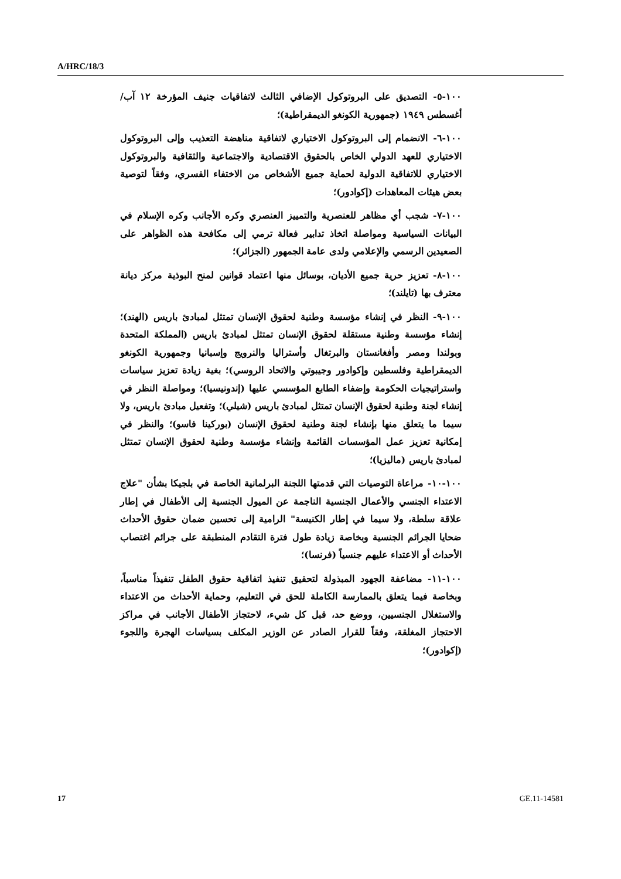A/HRC/18/3
١٠٠-٥- التصديق على البروتوكول الإضافي الثالث لاتفاقيات جنيف المؤرخة ١٢ آب/أغسطس ١٩٤٩ (جمهورية الكونغو الديمقراطية)؛
١٠٠-٦- الانضمام إلى البروتوكول الاختياري لاتفاقية مناهضة التعذيب وإلى البروتوكول الاختياري للعهد الدولي الخاص بالحقوق الاقتصادية والاجتماعية والثقافية والبروتوكول الاختياري للاتفاقية الدولية لحماية جميع الأشخاص من الاختفاء القسري، وفقاً لتوصية بعض هيئات المعاهدات (إكوادور)؛
١٠٠-٧- شجب أي مظاهر للعنصرية والتمييز العنصري وكره الأجانب وكره الإسلام في البيانات السياسية ومواصلة اتخاذ تدابير فعالة ترمي إلى مكافحة هذه الظواهر على الصعيدين الرسمي والإعلامي ولدى عامة الجمهور (الجزائر)؛
١٠٠-٨- تعزيز حرية جميع الأديان، بوسائل منها اعتماد قوانين لمنح البوذية مركز ديانة معترف بها (تايلند)؛
١٠٠-٩- النظر في إنشاء مؤسسة وطنية لحقوق الإنسان تمتثل لمبادئ باريس (الهند)؛ إنشاء مؤسسة وطنية مستقلة لحقوق الإنسان تمتثل لمبادئ باريس (المملكة المتحدة وبولندا ومصر وأفغانستان والبرتغال وأستراليا والنرويج وإسبانيا وجمهورية الكونغو الديمقراطية وفلسطين وإكوادور وجيبوتي والاتحاد الروسي)؛ بغية زيادة تعزيز سياسات واستراتيجيات الحكومة وإضفاء الطابع المؤسسي عليها (إندونيسيا)؛ ومواصلة النظر في إنشاء لجنة وطنية لحقوق الإنسان تمتثل لمبادئ باريس (شيلي)؛ وتفعيل مبادئ باريس، ولا سيما ما يتعلق منها بإنشاء لجنة وطنية لحقوق الإنسان (بوركينا فاسو)؛ والنظر في إمكانية تعزيز عمل المؤسسات القائمة وإنشاء مؤسسة وطنية لحقوق الإنسان تمتثل لمبادئ باريس (ماليزيا)؛
١٠٠-١٠- مراعاة التوصيات التي قدمتها اللجنة البرلمانية الخاصة في بلجيكا بشأن "علاج الاعتداء الجنسي والأعمال الجنسية الناجمة عن الميول الجنسية إلى الأطفال في إطار علاقة سلطة، ولا سيما في إطار الكنيسة" الرامية إلى تحسين ضمان حقوق الأحداث ضحايا الجرائم الجنسية وبخاصة زيادة طول فترة التقادم المنطبقة على جرائم اغتصاب الأحداث أو الاعتداء عليهم جنسياً (فرنسا)؛
١٠٠-١١- مضاعفة الجهود المبذولة لتحقيق تنفيذ اتفاقية حقوق الطفل تنفيذاً مناسباً، وبخاصة فيما يتعلق بالممارسة الكاملة للحق في التعليم، وحماية الأحداث من الاعتداء والاستغلال الجنسيين، ووضع حد، قبل كل شيء، لاحتجاز الأطفال الأجانب في مراكز الاحتجاز المغلقة، وفقاً للقرار الصادر عن الوزير المكلف بسياسات الهجرة واللجوء (إكوادور)؛
17 GE.11-14581